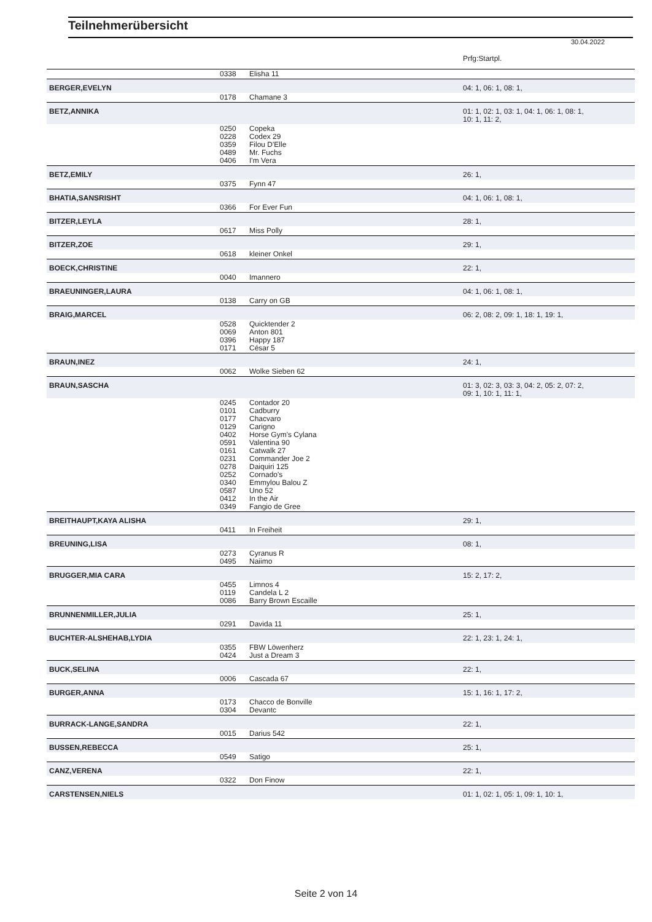Teilnehmerübersicht
30.04.2022
| | | | Prfg:Startpl. |
| | 0338 | Elisha 11 | |
| BERGER,EVELYN | | | 04: 1, 06: 1, 08: 1, |
| | 0178 | Chamane 3 | |
| BETZ,ANNIKA | | | 01: 1, 02: 1, 03: 1, 04: 1, 06: 1, 08: 1, 10: 1, 11: 2, |
| | 0250 0228 0359 0489 0406 | Copeka Codex 29 Filou D'Elle Mr. Fuchs I'm Vera | |
| BETZ,EMILY | | | 26: 1, |
| | 0375 | Fynn 47 | |
| BHATIA,SANSRISHT | | | 04: 1, 06: 1, 08: 1, |
| | 0366 | For Ever Fun | |
| BITZER,LEYLA | | | 28: 1, |
| | 0617 | Miss Polly | |
| BITZER,ZOE | | | 29: 1, |
| | 0618 | kleiner Onkel | |
| BOECK,CHRISTINE | | | 22: 1, |
| | 0040 | Imannero | |
| BRAEUNINGER,LAURA | | | 04: 1, 06: 1, 08: 1, |
| | 0138 | Carry on GB | |
| BRAIG,MARCEL | | | 06: 2, 08: 2, 09: 1, 18: 1, 19: 1, |
| | 0528 0069 0396 0171 | Quicktender 2 Anton 801 Happy 187 César 5 | |
| BRAUN,INEZ | | | 24: 1, |
| | 0062 | Wolke Sieben 62 | |
| BRAUN,SASCHA | | | 01: 3, 02: 3, 03: 3, 04: 2, 05: 2, 07: 2, 09: 1, 10: 1, 11: 1, |
| | 0245 0101 0177 0129 0402 0591 0161 0231 0278 0252 0340 0587 0412 0349 | Contador 20 Cadburry Chacvaro Carigno Horse Gym's Cylana Valentina 90 Catwalk 27 Commander Joe 2 Daiquiri 125 Cornado's Emmylou Balou Z Uno 52 In the Air Fangio de Gree | |
| BREITHAUPT,KAYA ALISHA | | | 29: 1, |
| | 0411 | In Freiheit | |
| BREUNING,LISA | | | 08: 1, |
| | 0273 0495 | Cyranus R Naiimo | |
| BRUGGER,MIA CARA | | | 15: 2, 17: 2, |
| | 0455 0119 0086 | Limnos 4 Candela L 2 Barry Brown Escaille | |
| BRUNNENMILLER,JULIA | | | 25: 1, |
| | 0291 | Davida 11 | |
| BUCHTER-ALSHEHAB,LYDIA | | | 22: 1, 23: 1, 24: 1, |
| | 0355 0424 | FBW Löwenherz Just a Dream 3 | |
| BUCK,SELINA | | | 22: 1, |
| | 0006 | Cascada 67 | |
| BURGER,ANNA | | | 15: 1, 16: 1, 17: 2, |
| | 0173 0304 | Chacco de Bonville Devantc | |
| BURRACK-LANGE,SANDRA | | | 22: 1, |
| | 0015 | Darius 542 | |
| BUSSEN,REBECCA | | | 25: 1, |
| | 0549 | Satigo | |
| CANZ,VERENA | | | 22: 1, |
| | 0322 | Don Finow | |
| CARSTENSEN,NIELS | | | 01: 1, 02: 1, 05: 1, 09: 1, 10: 1, |
Seite 2 von 14